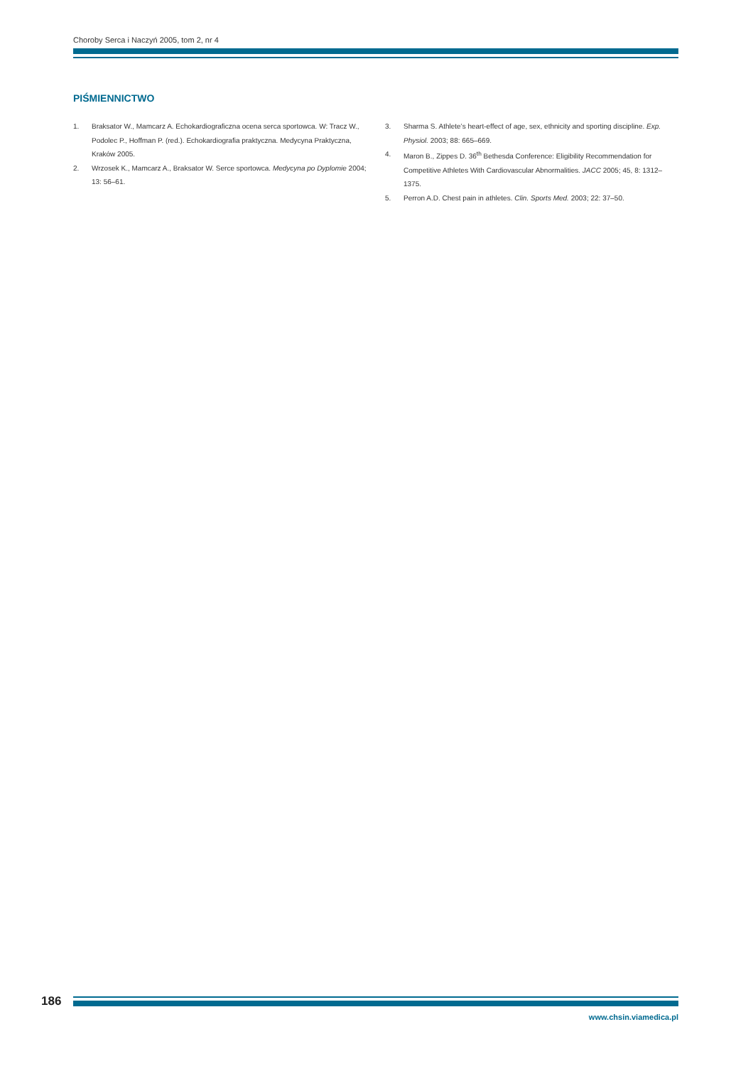Choroby Serca i Naczyń 2005, tom 2, nr 4
PIŚMIENNICTWO
1. Braksator W., Mamcarz A. Echokardiograficzna ocena serca sportowca. W: Tracz W., Podolec P., Hoffman P. (red.). Echokardiografia praktyczna. Medycyna Praktyczna, Kraków 2005.
2. Wrzosek K., Mamcarz A., Braksator W. Serce sportowca. Medycyna po Dyplomie 2004; 13: 56–61.
3. Sharma S. Athlete’s heart-effect of age, sex, ethnicity and sporting discipline. Exp. Physiol. 2003; 88: 665–669.
4. Maron B., Zippes D. 36<sup>th</sup> Bethesda Conference: Eligibility Recommendation for Competitive Athletes With Cardiovascular Abnormalities. JACC 2005; 45, 8: 1312–1375.
5. Perron A.D. Chest pain in athletes. Clin. Sports Med. 2003; 22: 37–50.
186
www.chsin.viamedica.pl